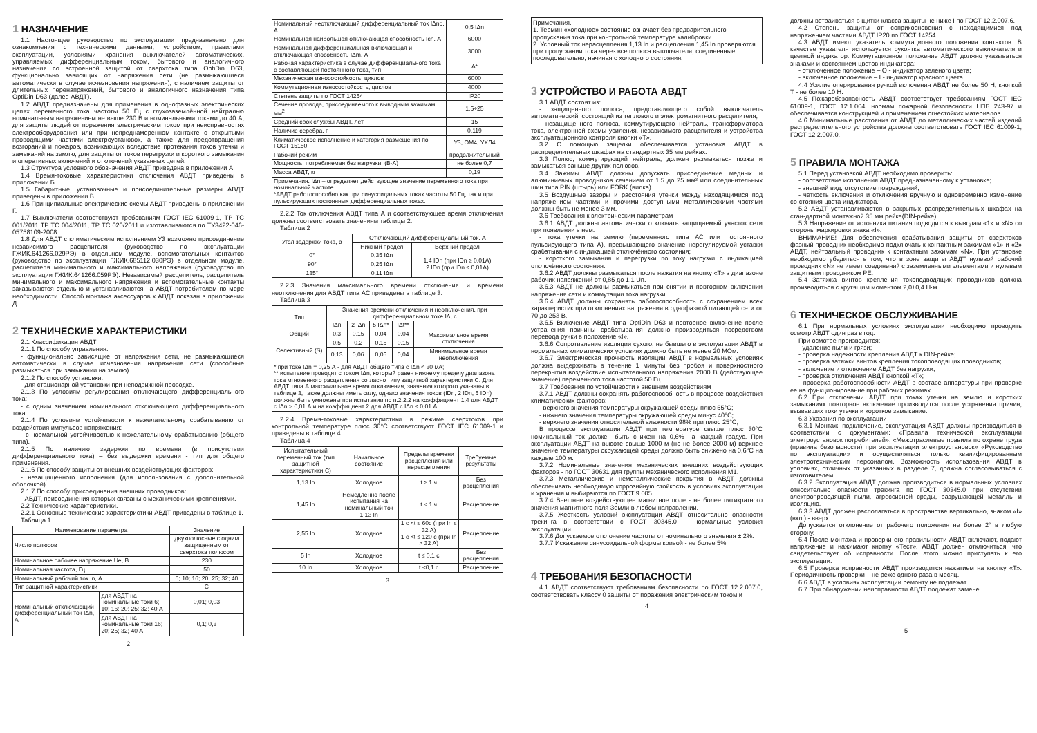1 НАЗНАЧЕНИЕ
1.1 Настоящее руководство по эксплуатации предназначено для ознакомления с техническими данными, устройством, правилами эксплуатации, условиями хранения выключателей автоматических, управляемых дифференциальным током, бытового и аналогичного назначения со встроенной защитой от сверхтока типа OptiDin D63, функционально зависящих от напряжения сети (не размыкающиеся автоматически в случае исчезновения напряжения), с наличием защиты от длительных перенапряжений, бытового и аналогичного назначения типа OptiDin D63 (далее АВДТ).
1.2 АВДТ предназначены для применения в однофазных электрических цепях переменного тока частоты 50 Гц с глухозаземлённой нейтралью номинальным напряжением не выше 230 В и номинальными токами до 40 А, для защиты людей от поражения электрическим током при неисправностях электрооборудования или при непреднамеренном контакте с открытыми проводящими частями электроустановок, а также для предотвращения возгораний и пожаров, возникающих вследствие протекания токов утечки и замыканий на землю, для защиты от токов перегрузки и короткого замыкания и оперативных включений и отключений указанных цепей.
1.3 Структура условного обозначения АВДТ приведена в приложении А.
1.4 Время-токовые характеристики отключения АВДТ приведены в приложении Б.
1.5 Габаритные, установочные и присоединительные размеры АВДТ приведены в приложении В.
1.6 Принципиальные электрические схемы АВДТ приведены в приложении Г.
1.7 Выключатели соответствуют требованиям ГОСТ IEC 61009-1, ТР ТС 001/2011 ТР ТС 004/2011, ТР ТС 020/2011 и изготавливаются по ТУ3422-046-05758109-2008.
1.8 Для АВДТ с климатическим исполнением У3 возможно присоединение независимого расцепителя (руководство по эксплуатации ГЖИК.641266.029РЭ) в отдельном модуле, вспомогательных контактов (руководство по эксплуатации ГЖИК.685112.030РЭ) в отдельном модуле, расцепителя минимального и максимального напряжения (руководство по эксплуатации ГЖИК.641266.059РЭ). Независимый расцепитель, расцепитель минимального и максимального напряжения и вспомогательные контакты заказываются отдельно и устанавливаются на АВДТ потребителем по мере необходимости. Способ монтажа аксессуаров к АВДТ показан в приложении Д.
2 ТЕХНИЧЕСКИЕ ХАРАКТЕРИСТИКИ
2.1 Классификация АВДТ
2.1.1 По способу управления:
- функционально зависящие от напряжения сети, не размыкающиеся автоматически в случае исчезновения напряжения сети (способные размыкаться при замыкании на землю).
2.1.2 По способу установки:
- для стационарной установки при неподвижной проводке.
2.1.3 По условиям регулирования отключающего дифференциального тока:
- с одним значением номинального отключающего дифференциального тока.
2.1.4 По условиям устойчивости к нежелательному срабатыванию от воздействия импульсов напряжения:
- с нормальной устойчивостью к нежелательному срабатыванию (общего типа).
2.1.5 По наличию задержки по времени (в присутствии дифференциального тока) – без выдержки времени - тип для общего применения.
2.1.6 По способу защиты от внешних воздействующих факторов:
- незащищенного исполнения (для использования с дополнительной оболочкой).
2.1.7 По способу присоединения внешних проводников:
- АВДТ, присоединения которых связаны с механическими креплениями.
2.2 Технические характеристики.
2.2.1 Основные технические характеристики АВДТ приведены в таблице 1.
Таблица 1
| Наименование параметра | | Значение |
| --- | --- | --- |
| Число полюсов | | двухполюсные с одним защищенным от сверхтока полюсом |
| Номинальное рабочее напряжение Ue, В | | 230 |
| Номинальная частота, Гц | | 50 |
| Номинальный рабочий ток In, А | | 6; 10; 16; 20; 25; 32; 40 |
| Тип защитной характеристики | | C |
| Номинальный отключающий дифференциальный ток IΔn, А | для АВДТ на номинальные токи 6; 10; 16; 20; 25; 32; 40 А | 0,01; 0,03 |
| | для АВДТ на номинальные токи 16; 20; 25; 32; 40 А | 0,1; 0,3 |
2
| Номинальный неотключающий дифференциальный ток IΔno, А | 0,5 IΔn |
| Номинальная наибольшая отключающая способность Icn, А | 6000 |
| Номинальная дифференциальная включающая и отключающая способность IΔm, А | 3000 |
| Рабочая характеристика в случае дифференциального тока с составляющей постоянного тока, тип | A* |
| Механическая износостойкость, циклов | 6000 |
| Коммутационная износостойкость, циклов | 4000 |
| Степень защиты по ГОСТ 14254 | IP20 |
| Сечение провода, присоединяемого к выводным зажимам, мм<sup>2</sup> | 1,5÷25 |
| Средний срок службы АВДТ, лет | 15 |
| Наличие серебра, г | 0,119 |
| Климатическое исполнение и категория размещения по ГОСТ 15150 | У3, ОМ4, УХЛ4 |
| Рабочий режим | продолжительный |
| Мощность, потребляемая без нагрузки, (В·А) | не более 0,7 |
| Масса АВДТ, кг | 0,19 |
| Примечания. IΔn – определяет действующее значение переменного тока при номинальной частоте. *АВДТ работоспособно как при синусоидальных токах частоты 50 Гц, так и при пульсирующих постоянных дифференциальных токах. | |
2.2.2 Ток отключения АВДТ типа А и соответствующее время отключения должны соответствовать значениям таблицы 2.
Таблица 2
| Угол задержки тока, α | Отключающий дифференциальный ток, А | |
| --- | --- | --- |
| | Нижний предел | Верхний предел |
| 0° | 0,35 IΔn | 1,4 IDn (при IDn ≥ 0,01А) 2 IDn (при IDn ≤ 0,01А) |
| 90° | 0,25 IΔn | |
| 135° | 0,11 IΔn | |
2.2.3 Значения максимального времени отключения и времени неотключения для АВДТ типа АС приведены в таблице 3.
Таблица 3
| Тип | Значения времени отключения и неотключения, при дифференциальном токе IΔ, с | | | | |
| --- | --- | --- | --- | --- | --- |
| | IΔn | 2 IΔn | 5 IΔn* | IΔt** | |
| Общий | 0,3 | 0,15 | 0,04 | 0,04 | Максимальное время отключения |
| Селективный (S) | 0,5 | 0,2 | 0,15 | 0,15 | |
| | 0,13 | 0,06 | 0,05 | 0,04 | Минимальное время неотключения |
| * при токе IΔn = 0,25 А - для АВДТ общего типа с IΔn < 30 мА; ** испытание проводят с током IΔn, который равен нижнему пределу диапазона тока мгновенного расцепления согласно типу защитной характеристики С. Для АВДТ типа А максимальное время отключения, значения которого ука-заны в таблице 3, также должны иметь силу, однако значения токов (IDn, 2 IDn, 5 IDn) должны быть умножены при испытании по п.2.2.2 на коэффициент 1,4 для АВДТ с IΔn > 0,01 А и на коэффициент 2 для АВДТ с IΔn ≤ 0,01 А. | | | | | |
2.2.4 Время-токовые характеристики в режиме сверхтоков при контрольной температуре плюс 30°С соответствуют ГОСТ IEC 61009-1 и приведены в таблице 4.
Таблица 4
| Испытательный переменный ток (тип защитной характеристики С) | Начальное состояние | Пределы времени расцепления или нерасцепления | Требуемые результаты |
| --- | --- | --- | --- |
| 1,13 In | Холодное | t ≥ 1 ч | Без расцепления |
| 1,45 In | Немедленно после испытания на номинальный ток 1,13 In | t < 1 ч | Расцепление |
| 2,55 In | Холодное | 1 с <t ≤ 60с (при In ≤ 32 А) 1 с <t ≤ 120 с (при In > 32 А) | Расцепление |
| 5 In | Холодное | t ≤ 0,1 с | Без расцепления |
| 10 In | Холодное | t <0,1 с | Расцепление |
3
Примечания.
1. Термин «холодное» состояние означает без предварительного пропускания тока при контрольной температуре калибровки.
2. Условный ток нерасцепления 1,13 In и расцепления 1,45 In проверяются при пропускании тока через все полюса выключателя, соединенные последовательно, начиная с холодного состояния.
3 УСТРОЙСТВО И РАБОТА АВДТ
3.1 АВДТ состоят из:
- защищенного полюса, представляющего собой выключатель автоматический, состоящий из теплового и электромагнитного расцепителя;
- незащищенного полюса, коммутирующего нейтраль, трансформатора тока, электронной схемы усиления, независимого расцепителя и устройства эксплуатационного контроля кнопки «Т».
3.2 С помощью защелки обеспечивается установка АВДТ в распределительных шкафах на стандартных 35 мм рейках.
3.3 Полюс, коммутирующий нейтраль, должен размыкаться позже и замыкаться раньше других полюсов.
3.4 Зажимы АВДТ должны допускать присоединение медных и алюминиевых проводников сечением от 1,5 до 25 мм² или соединительных шин типа PIN (штырь) или FORK (вилка).
3.5 Воздушные зазоры и расстояния утечки между находящимися под напряжением частями и прочими доступными металлическими частями должны быть не менее 3 мм.
3.6 Требования к электрическим параметрам
3.6.1 АВДТ должны автоматически отключать защищаемый участок сети при появлении в нем:
- тока утечки на землю (переменного типа АС или постоянного пульсирующего типа А), превышающего значение нерегулируемой уставки срабатывания с индикацией отключённого состояния;
- короткого замыкания и перегрузки по току нагрузки с индикацией отключённого состояния.
3.6.2 АВДТ должны размыкаться после нажатия на кнопку «Т» в диапазоне рабочих напряжений от 0,85 до 1,1 Un.
3.6.3 АВДТ не должны размыкаться при снятии и повторном включении напряжения сети и коммутации тока нагрузки.
3.6.4 АВДТ должны сохранять работоспособность с сохранением всех характеристик при отклонениях напряжения в однофазной питающей сети от 70 до 253 В.
3.6.5 Включение АВДТ типа OptiDin D63 и повторное включение после устранения причины срабатывания должно производиться посредством перевода ручки в положение «I».
3.6.6 Сопротивление изоляции сухого, не бывшего в эксплуатации АВДТ в нормальных климатических условиях должно быть не менее 20 МОм.
3.6.7 Электрическая прочность изоляции АВДТ в нормальных условиях должна выдерживать в течение 1 минуты без пробоя и поверхностного перекрытия воздействие испытательного напряжения 2000 В (действующее значение) переменного тока частотой 50 Гц.
3.7 Требования по устойчивости к внешним воздействиям
3.7.1 АВДТ должны сохранять работоспособность в процессе воздействия климатических факторов:
- верхнего значения температуры окружающей среды плюс 55°С;
- нижнего значения температуры окружающей среды минус 40°С;
- верхнего значения относительной влажности 98% при плюс 25°С;
В процессе эксплуатации АВДТ при температуре свыше плюс 30°С номинальный ток должен быть снижен на 0,6% на каждый градус. При эксплуатации АВДТ на высоте свыше 1000 м (но не более 2000 м) верхнее значение температуры окружающей среды должно быть снижено на 0,6°С на каждые 100 м.
3.7.2 Номинальные значения механических внешних воздействующих факторов - по ГОСТ 30631 для группы механического исполнения М1.
3.7.3 Металлические и неметаллические покрытия в АВДТ должны обеспечивать необходимую коррозийную стойкость в условиях эксплуатации и хранения и выбираются по ГОСТ 9.005.
3.7.4 Внешнее воздействующее магнитное поле - не более пятикратного значения магнитного поля Земли в любом направлении.
3.7.5 Жесткость условий эксплуатации АВДТ относительно опасности трекинга в соответствии с ГОСТ 30345.0 – нормальные условия эксплуатации.
3.7.6 Допускаемое отклонение частоты от номинального значения ± 2%.
3.7.7 Искажение синусоидальной формы кривой - не более 5%.
4 ТРЕБОВАНИЯ БЕЗОПАСНОСТИ
4.1 АВДТ соответствуют требованиям безопасности по ГОСТ 12.2.007.0, соответствовать классу 0 защиты от поражения электрическим током и
4
должны встраиваться в щитки класса защиты не ниже I по ГОСТ 12.2.007.6.
4.2 Степень защиты от соприкосновения с находящимися под напряжением частями АВДТ IP20 по ГОСТ 14254.
4.3 АВДТ имеют указатель коммутационного положения контактов. В качестве указателя используется рукоятка автоматического выключателя и цветной индикатор. Коммутационное положение АВДТ должно указываться знаками и состоянием цветов индикатора:
- отключенное положение – О - индикатор зеленого цвета;
- включенное положение – I - индикатор красного цвета.
4.4 Усилие оперирования ручкой включения АВДТ не более 50 Н, кнопкой Т - не более 10 Н.
4.5 Пожаробезопасность АВДТ соответствует требованиям ГОСТ IEC 61009-1, ГОСТ 12.1.004, нормам пожарной безопасности НПБ 243-97 и обеспечивается конструкцией и применением огнестойких материалов.
4.6 Минимальные расстояния от АВДТ до металлических частей изделий распределительного устройства должны соответствовать ГОСТ IEC 61009-1, ГОСТ 12.2.007.0.
5 ПРАВИЛА МОНТАЖА
5.1 Перед установкой АВДТ необходимо проверить:
- соответствие исполнения АВДТ предназначенному к установке;
- внешний вид, отсутствие повреждений;
- четкость включения и отключения вручную и одновременно изменение со-стояния цвета индикатора.
5.2 АВДТ устанавливаются в закрытых распределительных шкафах на стан-дартной монтажной 35 мм рейке(DIN-рейке).
5.3 Напряжение от источника питания подводится к выводам «1» и «N» со стороны маркировки знака «I».
ВНИМАНИЕ! Для обеспечения срабатывания защиты от сверхтоков фазный проводник необходимо подключать к контактным зажимам «1» и «2» АВДТ, нейтральный проводник к контактным зажимам «N». При установке необходимо убедиться в том, что в зоне защиты АВДТ нулевой рабочий проводник «N» не имеет соединений с заземленными элементами и нулевым защитным проводником PE.
5.4 Затяжка винтов крепления токоподводящих проводников должна производиться с крутящим моментом 2,0±0,4 Н·м.
6 ТЕХНИЧЕСКОЕ ОБСЛУЖИВАНИЕ
6.1 При нормальных условиях эксплуатации необходимо проводить осмотр АВДТ один раз в год.
При осмотре производится:
- удаление пыли и грязи;
- проверка надежности крепления АВДТ к DIN-рейке;
- проверка затяжки винтов крепления токопроводящих проводников;
- включение и отключение АВДТ без нагрузки;
- проверка отключения АВДТ кнопкой «Т»;
- проверка работоспособности АВДТ в составе аппаратуры при проверке ее на функционирование при рабочих режимах.
6.2 При отключении АВДТ при токах утечки на землю и коротких замыканиях повторное включение производится после устранения причин, вызвавших токи утечки и короткое замыкание.
6.3 Указания по эксплуатации
6.3.1 Монтаж, подключение, эксплуатация АВДТ должны производиться в соответствии с документами: «Правила технической эксплуатации электроустановок потребителей», «Межотраслевые правила по охране труда (правила безопасности) при эксплуатации электроустановок» «Руководство по эксплуатации» и осуществляться только квалифицированным электротехническим персоналом. Возможность использования АВДТ в условиях, отличных от указанных в разделе 7, должна согласовываться с изготовителем.
6.3.2 Эксплуатация АВДТ должна производиться в нормальных условиях относительно опасности трекинга по ГОСТ 30345.0 при отсутствии электропроводящей пыли, агрессивной среды, разрушающей металлы и изоляцию.
6.3.3 АВДТ должен располагаться в пространстве вертикально, знаком «I» (вкл.) - вверх.
Допускается отклонение от рабочего положения не более 2° в любую сторону.
6.4 После монтажа и проверки его правильности АВДТ включают, подают напряжение и нажимают кнопку «Тест». АВДТ должен отключиться, что свидетельствует об исправности. После этого можно приступать к его эксплуатации.
6.5 Проверка исправности АВДТ производится нажатием на кнопку «Т». Периодичность проверки – не реже одного раза в месяц.
6.6 АВДТ в условиях эксплуатации ремонту не подлежат.
6.7 При обнаружении неисправности АВДТ подлежат замене.
5